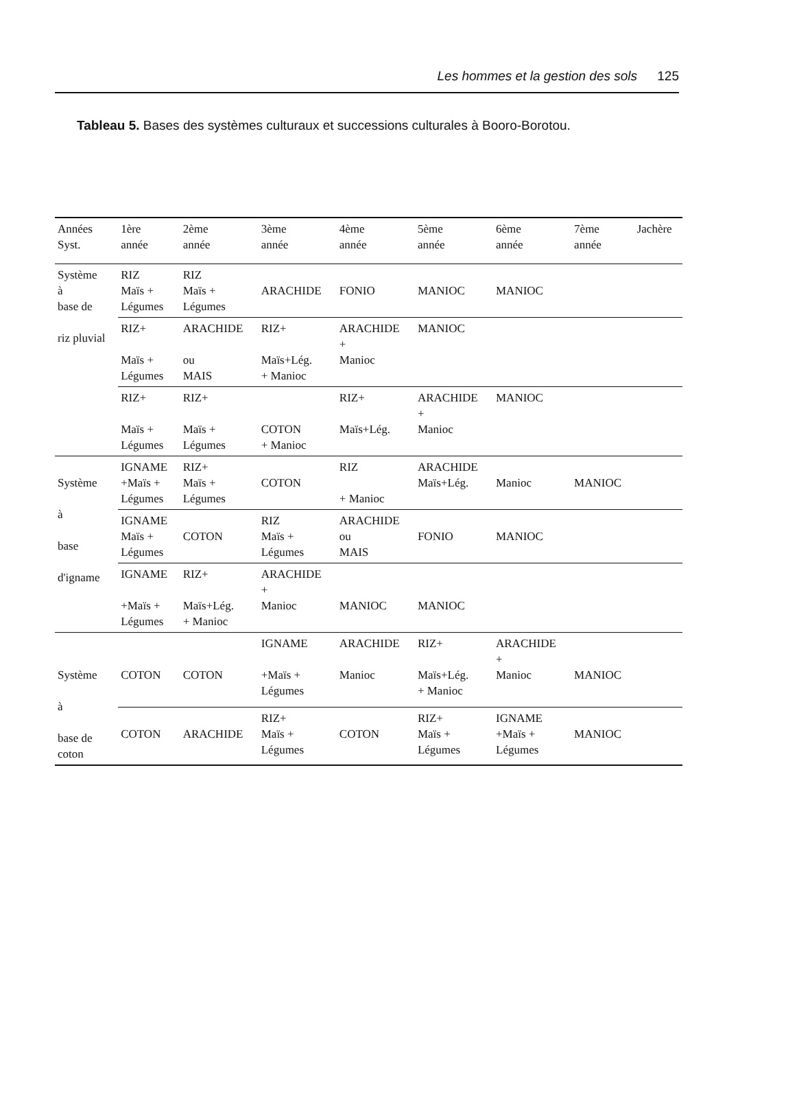Les hommes et la gestion des sols 125
Tableau 5. Bases des systèmes culturaux et successions culturales à Booro-Borotou.
| Années Syst. | 1ère année | 2ème année | 3ème année | 4ème année | 5ème année | 6ème année | 7ème année | Jachère |
| --- | --- | --- | --- | --- | --- | --- | --- | --- |
| Système à base de riz pluvial | RIZ Maïs + Légumes | RIZ Maïs + Légumes | ARACHIDE | FONIO | MANIOC | MANIOC | | |
| | RIZ+ Maïs + Légumes | ARACHIDE ou MAIS | RIZ+ Maïs+Lég. + Manioc | ARACHIDE + Manioc | MANIOC | | | |
| | RIZ+ Maïs + Légumes | RIZ+ Maïs + Légumes | COTON + Manioc | RIZ+ Maïs+Lég. | ARACHIDE + Manioc | MANIOC | | |
| Système à base d'igname | IGNAME +Maïs + Légumes | RIZ+ Maïs + Légumes | COTON | RIZ + Manioc | ARACHIDE Maïs+Lég. | Manioc | MANIOC | |
| | IGNAME Maïs + Légumes | COTON | RIZ Maïs + Légumes | ARACHIDE ou MAIS | FONIO | MANIOC | | |
| | IGNAME +Maïs + Légumes | RIZ+ Maïs+Lég. + Manioc | ARACHIDE + Manioc | MANIOC | MANIOC | | | |
| Système à base de coton | COTON | COTON | IGNAME +Maïs + Légumes | ARACHIDE Manioc | RIZ+ Maïs+Lég. + Manioc | ARACHIDE + Manioc | MANIOC | |
| | COTON | ARACHIDE | RIZ+ Maïs + Légumes | COTON | RIZ+ Maïs + Légumes | IGNAME +Maïs + Légumes | MANIOC | |